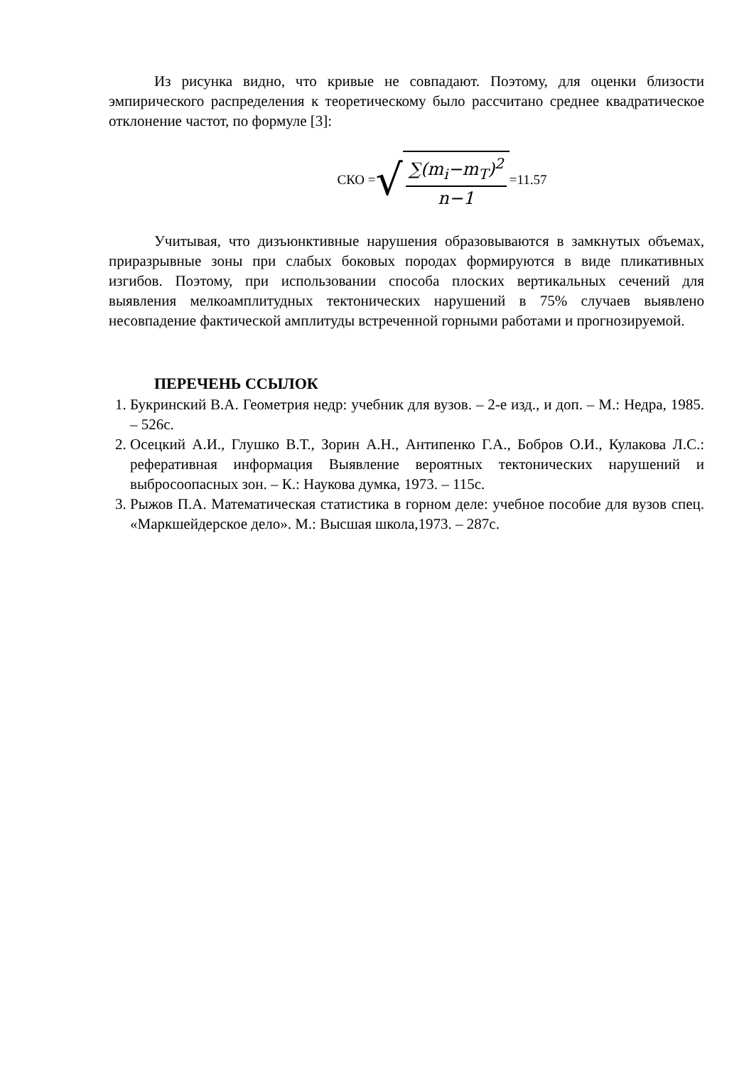Из рисунка видно, что кривые не совпадают. Поэтому, для оценки близости эмпирического распределения к теоретическому было рассчитано среднее квадратическое отклонение частот, по формуле [3]:
СКО = √
∑(m<sub>i</sub>−m<sub>T</sub>)<sup>2</sup>
n−1
=11.57
Учитывая, что дизъюнктивные нарушения образовываются в замкнутых объемах, приразрывные зоны при слабых боковых породах формируются в виде пликативных изгибов. Поэтому, при использовании способа плоских вертикальных сечений для выявления мелкоамплитудных тектонических нарушений в 75% случаев выявлено несовпадение фактической амплитуды встреченной горными работами и прогнозируемой.
ПЕРЕЧЕНЬ ССЫЛОК
1. Букринский В.А. Геометрия недр: учебник для вузов. – 2-е изд., и доп. – М.: Недра, 1985. – 526с.
2. Осецкий А.И., Глушко В.Т., Зорин А.Н., Антипенко Г.А., Бобров О.И., Кулакова Л.С.: реферативная информация Выявление вероятных тектонических нарушений и выбросоопасных зон. – К.: Наукова думка, 1973. – 115с.
3. Рыжов П.А. Математическая статистика в горном деле: учебное пособие для вузов спец. «Маркшейдерское дело». М.: Высшая школа,1973. – 287с.